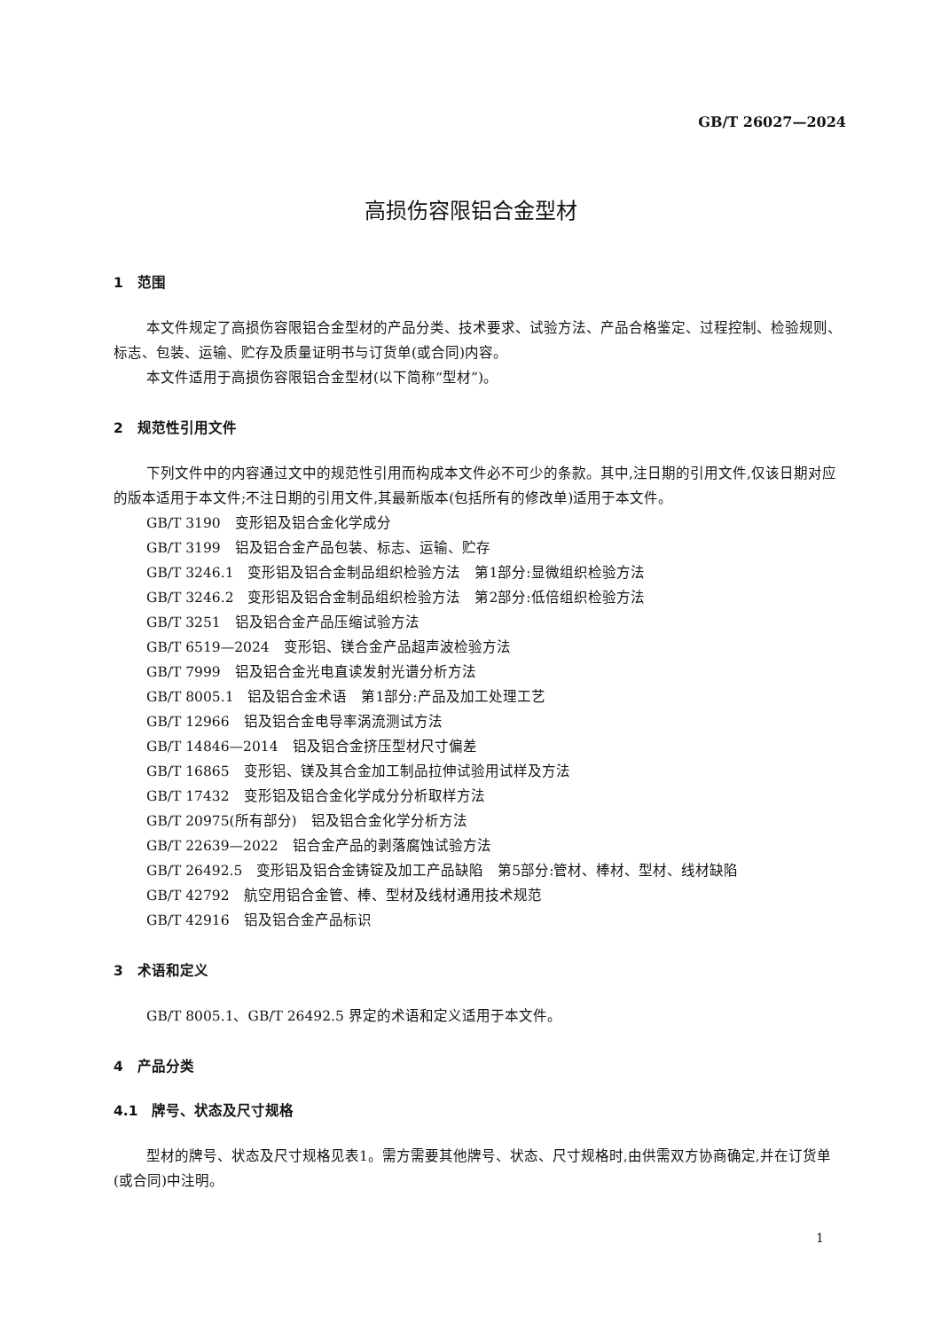GB/T 26027—2024
高损伤容限铝合金型材
1　范围
本文件规定了高损伤容限铝合金型材的产品分类、技术要求、试验方法、产品合格鉴定、过程控制、检验规则、标志、包装、运输、贮存及质量证明书与订货单(或合同)内容。
本文件适用于高损伤容限铝合金型材(以下简称“型材”)。
2　规范性引用文件
下列文件中的内容通过文中的规范性引用而构成本文件必不可少的条款。其中,注日期的引用文件,仅该日期对应的版本适用于本文件;不注日期的引用文件,其最新版本(包括所有的修改单)适用于本文件。
GB/T 3190　变形铝及铝合金化学成分
GB/T 3199　铝及铝合金产品包装、标志、运输、贮存
GB/T 3246.1　变形铝及铝合金制品组织检验方法　第1部分:显微组织检验方法
GB/T 3246.2　变形铝及铝合金制品组织检验方法　第2部分:低倍组织检验方法
GB/T 3251　铝及铝合金产品压缩试验方法
GB/T 6519—2024　变形铝、镁合金产品超声波检验方法
GB/T 7999　铝及铝合金光电直读发射光谱分析方法
GB/T 8005.1　铝及铝合金术语　第1部分:产品及加工处理工艺
GB/T 12966　铝及铝合金电导率涡流测试方法
GB/T 14846—2014　铝及铝合金挤压型材尺寸偏差
GB/T 16865　变形铝、镁及其合金加工制品拉伸试验用试样及方法
GB/T 17432　变形铝及铝合金化学成分分析取样方法
GB/T 20975(所有部分)　铝及铝合金化学分析方法
GB/T 22639—2022　铝合金产品的剥落腐蚀试验方法
GB/T 26492.5　变形铝及铝合金铸锭及加工产品缺陷　第5部分:管材、棒材、型材、线材缺陷
GB/T 42792　航空用铝合金管、棒、型材及线材通用技术规范
GB/T 42916　铝及铝合金产品标识
3　术语和定义
GB/T 8005.1、GB/T 26492.5 界定的术语和定义适用于本文件。
4　产品分类
4.1　牌号、状态及尺寸规格
型材的牌号、状态及尺寸规格见表1。需方需要其他牌号、状态、尺寸规格时,由供需双方协商确定,并在订货单(或合同)中注明。
1